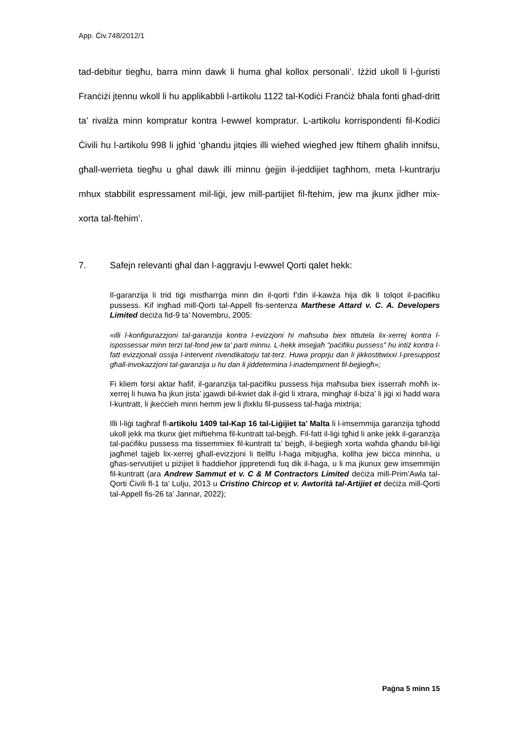App. Ċiv.748/2012/1
tad-debitur tiegħu, barra minn dawk li huma għal kollox personali’. Iżżid ukoll li l-ġuristi Franċiżi jtennu wkoll li hu applikabbli l-artikolu 1122 tal-Kodiċi Franċiż bħala fonti għad-dritt ta’ rivalża minn kompratur kontra l-ewwel kompratur. L-artikolu korrispondenti fil-Kodiċi Ċivili hu l-artikolu 998 li jgħid ‘għandu jitqies illi wieħed wiegħed jew ftihem għalih innifsu, għall-werrieta tiegħu u għal dawk illi minnu ġejjin il-jeddijiet tagħhom, meta l-kuntrarju mhux stabbilit espressament mil-liġi, jew mill-partijiet fil-ftehim, jew ma jkunx jidher mix-xorta tal-ftehim’.
7. Safejn relevanti għal dan l-aggravju l-ewwel Qorti qalet hekk:
Il-garanzija li trid tiġi mistħarrġa minn din il-qorti f’din il-kawża hija dik li tolqot il-paċifiku pussess. Kif ingħad mill-Qorti tal-Appell fis-sentenza Marthese Attard v. C. A. Developers Limited deċiża fid-9 ta’ Novembru, 2005:
«illi l-konfigurazzjoni tal-garanzija kontra l-evizzjoni hi maħsuba biex tittutela lix-xerrej kontra l-ispossessar minn terzi tal-fond jew ta' parti minnu. L-hekk imsejjaħ "paċifiku pussess" hu intiż kontra l-fatt evizzjonali ossija l-intervent rivendikatorju tat-terz. Huwa proprju dan li jikkostitwixxi l-presuppost għall-invokazzjoni tal-garanzija u hu dan li jiddetermina l-inadempiment fil-bejjiegħ»;
Fi kliem forsi aktar ħafif, il-garanzija tal-paċifiku pussess hija maħsuba biex isserraħ moħħ ix-xerrej li huwa ħa jkun jista’ jgawdi bil-kwiet dak il-ġid li xtrara, mingħajr il-biża’ li jiġi xi ħadd wara l-kuntratt, li jkeċċieh minn hemm jew li jfixklu fil-pussess tal-ħaġa mixtrija;
Illi l-liġi tagħraf fl-artikolu 1409 tal-Kap 16 tal-Liġijiet ta’ Malta li l-imsemmija garanzija tgħodd ukoll jekk ma tkunx ġiet miftiehma fil-kuntratt tal-bejgħ. Fil-fatt il-liġi tgħid li anke jekk il-garanzija tal-paċifiku pussess ma tissemmiex fil-kuntratt ta’ bejgħ, il-bejjiegħ xorta waħda għandu bil-liġi jagħmel tajjeb lix-xerrej għall-evizzjoni li ttellfu l-ħaġa mibjugħa, kollha jew biċċa minnha, u għas-servutijiet u piżijiet li ħaddieħor jippretendi fuq dik il-ħaġa, u li ma jkunux ġew imsemmijin fil-kuntratt (ara Andrew Sammut et v. C & M Contractors Limited deċiża mill-Prim’Awla tal-Qorti Ċivili fl-1 ta’ Lulju, 2013 u Cristino Chircop et v. Awtorità tal-Artijiet et deċiża mill-Qorti tal-Appell fis-26 ta’ Jannar, 2022);
Paġna 5 minn 15